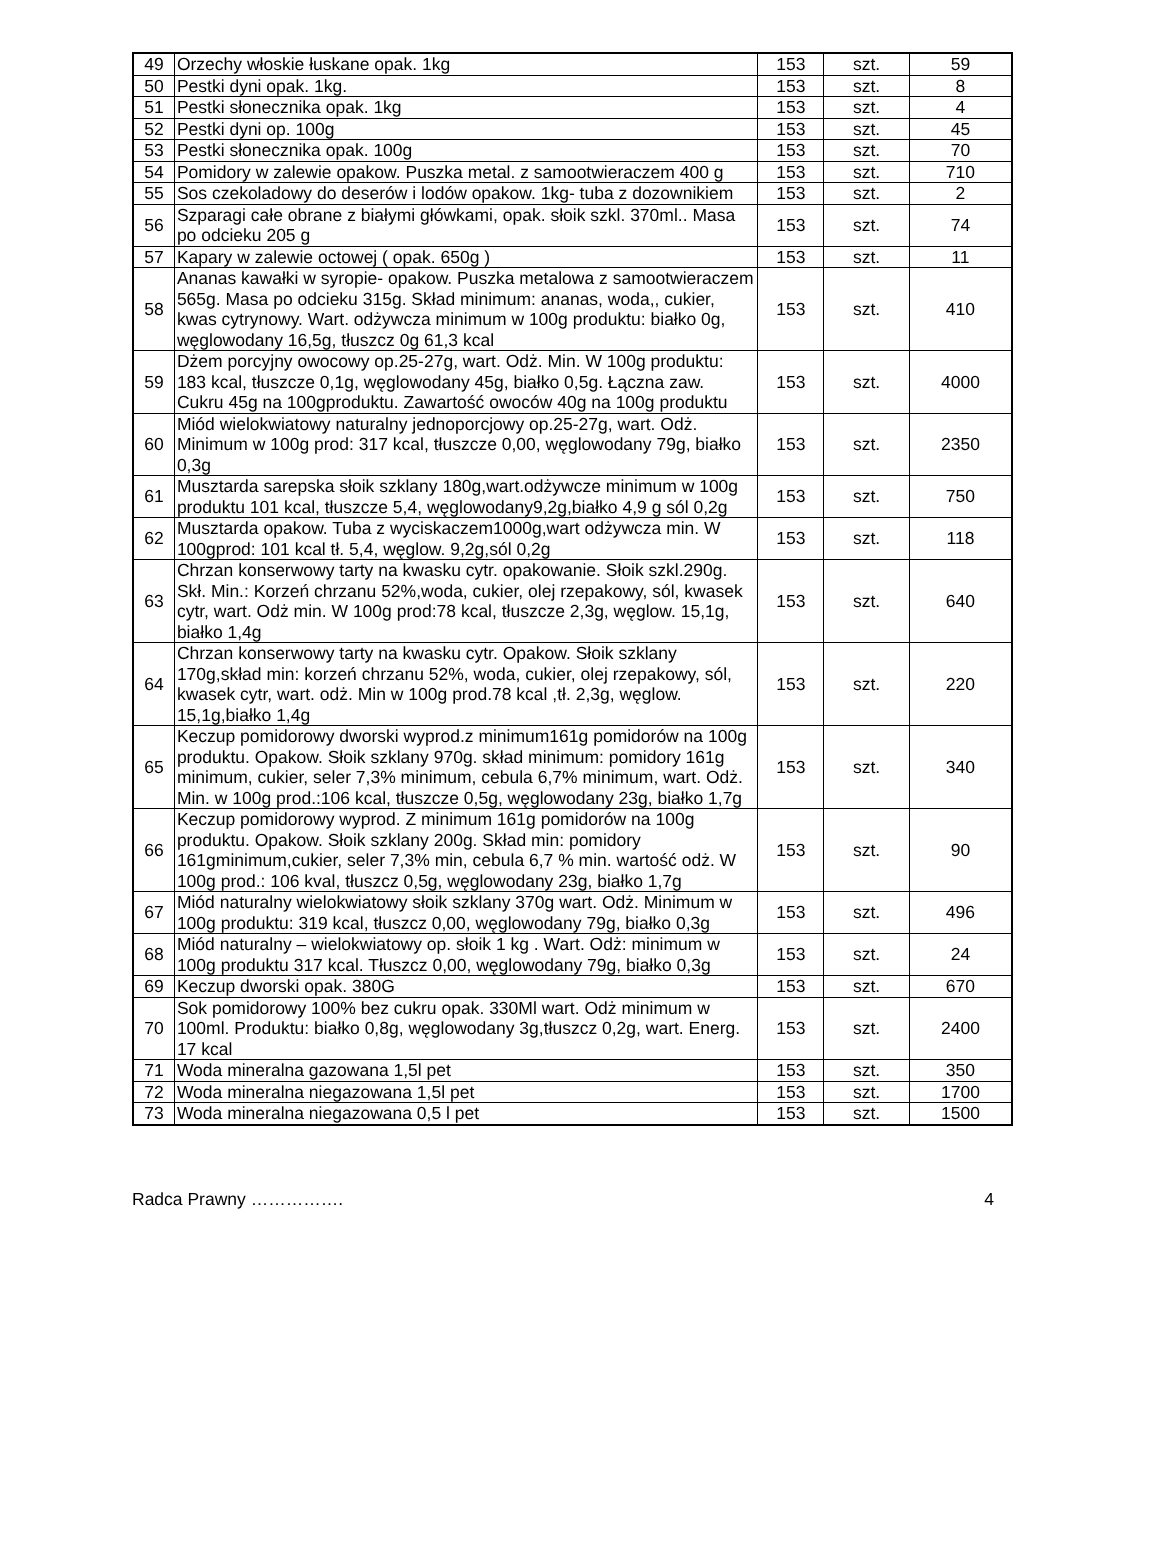| 49 | Orzechy włoskie łuskane opak. 1kg | 153 | szt. | 59 |
| 50 | Pestki dyni opak. 1kg. | 153 | szt. | 8 |
| 51 | Pestki słonecznika opak. 1kg | 153 | szt. | 4 |
| 52 | Pestki dyni op. 100g | 153 | szt. | 45 |
| 53 | Pestki słonecznika opak. 100g | 153 | szt. | 70 |
| 54 | Pomidory w zalewie opakow. Puszka metal. z samootwieraczem 400 g | 153 | szt. | 710 |
| 55 | Sos czekoladowy do deserów i lodów opakow. 1kg- tuba z dozownikiem | 153 | szt. | 2 |
| 56 | Szparagi całe obrane z białymi główkami, opak. słoik szkl. 370ml.. Masa po odcieku 205 g | 153 | szt. | 74 |
| 57 | Kapary w zalewie octowej ( opak. 650g ) | 153 | szt. | 11 |
| 58 | Ananas kawałki w syropie- opakow. Puszka metalowa z samootwieraczem 565g. Masa po odcieku 315g. Skład minimum: ananas, woda,, cukier, kwas cytrynowy. Wart. odżywcza minimum w 100g produktu: białko 0g, węglowodany 16,5g, tłuszcz 0g 61,3 kcal | 153 | szt. | 410 |
| 59 | Dżem porcyjny owocowy op.25-27g, wart. Odż. Min. W 100g produktu: 183 kcal, tłuszcze 0,1g, węglowodany 45g, białko 0,5g. Łączna zaw. Cukru 45g na 100gproduktu. Zawartość owoców 40g na 100g produktu | 153 | szt. | 4000 |
| 60 | Miód wielokwiatowy naturalny jednoporcjowy op.25-27g, wart. Odż. Minimum w 100g prod: 317 kcal, tłuszcze 0,00, węglowodany 79g, białko 0,3g | 153 | szt. | 2350 |
| 61 | Musztarda sarepska słoik szklany 180g,wart.odżywcze minimum w 100g produktu 101 kcal, tłuszcze 5,4, węglowodany9,2g,białko 4,9 g sól 0,2g | 153 | szt. | 750 |
| 62 | Musztarda opakow. Tuba z wyciskaczem1000g,wart odżywcza min. W 100gprod: 101 kcal tł. 5,4, węglow. 9,2g,sól 0,2g | 153 | szt. | 118 |
| 63 | Chrzan konserwowy tarty na kwasku cytr. opakowanie. Słoik szkl.290g. Skł. Min.: Korzeń chrzanu 52%,woda, cukier, olej rzepakowy, sól, kwasek cytr, wart. Odż min. W 100g prod:78 kcal, tłuszcze 2,3g, węglow. 15,1g, białko 1,4g | 153 | szt. | 640 |
| 64 | Chrzan konserwowy tarty na kwasku cytr. Opakow. Słoik szklany 170g,skład min: korzeń chrzanu 52%, woda, cukier, olej rzepakowy, sól, kwasek cytr, wart. odż. Min w 100g prod.78 kcal ,tł. 2,3g, węglow. 15,1g,białko 1,4g | 153 | szt. | 220 |
| 65 | Keczup pomidorowy dworski wyprod.z minimum161g pomidorów na 100g produktu. Opakow. Słoik szklany 970g. skład minimum: pomidory 161g minimum, cukier, seler 7,3% minimum, cebula 6,7% minimum, wart. Odż. Min. w 100g prod.:106 kcal, tłuszcze 0,5g, węglowodany 23g, białko 1,7g | 153 | szt. | 340 |
| 66 | Keczup pomidorowy wyprod. Z minimum 161g pomidorów na 100g produktu. Opakow. Słoik szklany 200g. Skład min: pomidory 161gminimum,cukier, seler 7,3% min, cebula 6,7 % min. wartość odż. W 100g prod.: 106 kval, tłuszcz 0,5g, węglowodany 23g, białko 1,7g | 153 | szt. | 90 |
| 67 | Miód naturalny wielokwiatowy słoik szklany 370g wart. Odż. Minimum w 100g produktu: 319 kcal, tłuszcz 0,00, węglowodany 79g, białko 0,3g | 153 | szt. | 496 |
| 68 | Miód naturalny – wielokwiatowy op. słoik 1 kg . Wart. Odż: minimum w 100g produktu 317 kcal. Tłuszcz 0,00, węglowodany 79g, białko 0,3g | 153 | szt. | 24 |
| 69 | Keczup dworski opak. 380G | 153 | szt. | 670 |
| 70 | Sok pomidorowy 100% bez cukru opak. 330Ml wart. Odż minimum w 100ml. Produktu: białko 0,8g, węglowodany 3g,tłuszcz 0,2g, wart. Energ. 17 kcal | 153 | szt. | 2400 |
| 71 | Woda mineralna gazowana 1,5l pet | 153 | szt. | 350 |
| 72 | Woda mineralna niegazowana 1,5l pet | 153 | szt. | 1700 |
| 73 | Woda mineralna niegazowana 0,5 l pet | 153 | szt. | 1500 |
Radca Prawny ……………. 4